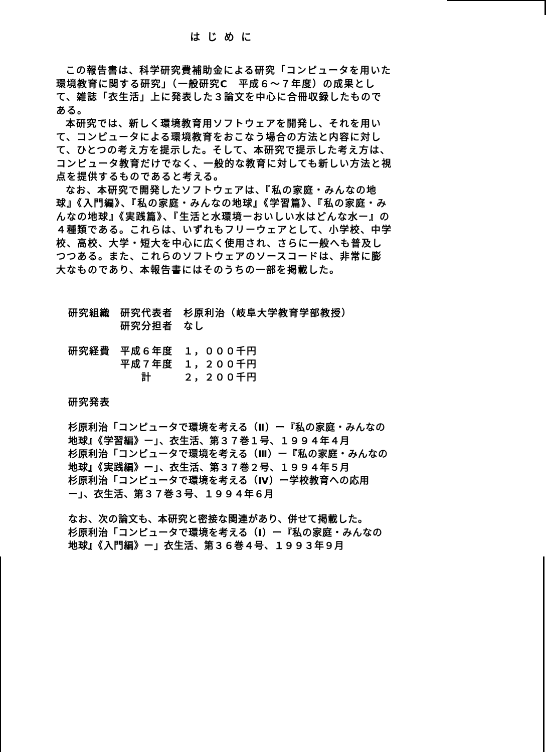はじめに
この報告書は、科学研究費補助金による研究「コンピュータを用いた環境教育に関する研究」（一般研究C　平成６～７年度）の成果として、雑誌「衣生活」上に発表した３論文を中心に合冊収録したものである。
本研究では、新しく環境教育用ソフトウェアを開発し、それを用いて、コンピュータによる環境教育をおこなう場合の方法と内容に対して、ひとつの考え方を提示した。そして、本研究で提示した考え方は、コンピュータ教育だけでなく、一般的な教育に対しても新しい方法と視点を提供するものであると考える。
なお、本研究で開発したソフトウェアは、『私の家庭・みんなの地球』《入門編》、『私の家庭・みんなの地球』《学習篇》、『私の家庭・みんなの地球』《実践篇》、『生活と水環境ーおいしい水はどんな水ー』の４種類である。これらは、いずれもフリーウェアとして、小学校、中学校、高校、大学・短大を中心に広く使用され、さらに一般へも普及しつつある。また、これらのソフトウェアのソースコードは、非常に膨大なものであり、本報告書にはそのうちの一部を掲載した。
研究組織 研究代表者 杉原利治（岐阜大学教育学部教授）
研究分担者 なし
研究経費 平成６年度 １，０００千円
平成７年度 １，２００千円
　　計 ２，２００千円
研究発表
杉原利治「コンピュータで環境を考える（Ⅱ）ー『私の家庭・みんなの地球』《学習編》ー」、衣生活、第３７巻１号、１９９４年４月
杉原利治「コンピュータで環境を考える（Ⅲ）ー『私の家庭・みんなの地球』《実践編》ー」、衣生活、第３７巻２号、１９９４年５月
杉原利治「コンピュータで環境を考える（Ⅳ）ー学校教育への応用ー」、衣生活、第３７巻３号、１９９４年６月
なお、次の論文も、本研究と密接な関連があり、併せて掲載した。
杉原利治「コンピュータで環境を考える（Ⅰ）ー『私の家庭・みんなの地球』《入門編》ー」衣生活、第３６巻４号、１９９３年９月